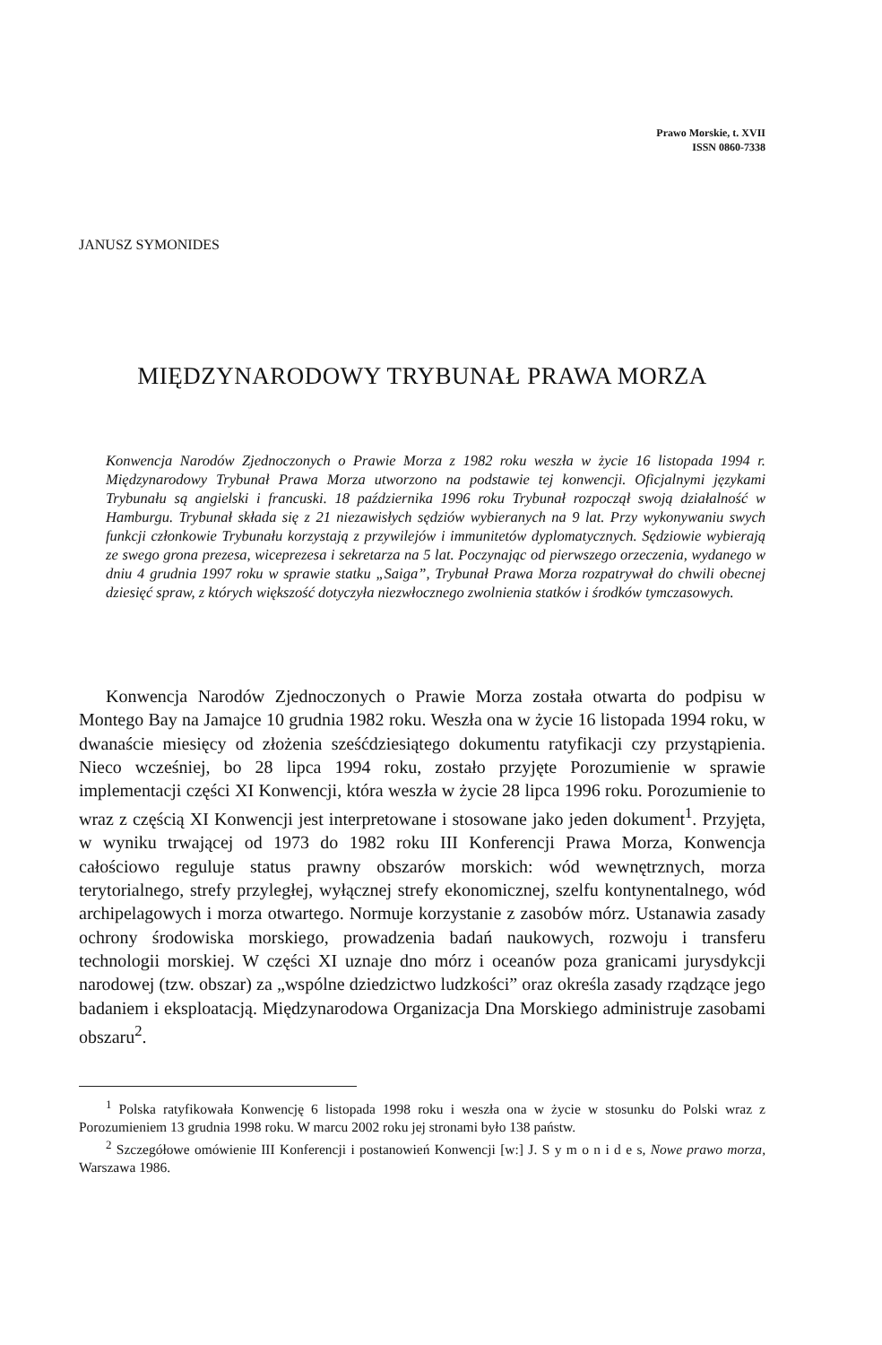Prawo Morskie, t. XVII
ISSN 0860-7338
JANUSZ SYMONIDES
MIĘDZYNARODOWY TRYBUNAŁ PRAWA MORZA
Konwencja Narodów Zjednoczonych o Prawie Morza z 1982 roku weszła w życie 16 listopada 1994 r. Międzynarodowy Trybunał Prawa Morza utworzono na podstawie tej konwencji. Oficjalnymi językami Trybunału są angielski i francuski. 18 października 1996 roku Trybunał rozpoczął swoją działalność w Hamburgu. Trybunał składa się z 21 niezawisłych sędziów wybieranych na 9 lat. Przy wykonywaniu swych funkcji członkowie Trybunału korzystają z przywilejów i immunitetów dyplomatycznych. Sędziowie wybierają ze swego grona prezesa, wiceprezesa i sekretarza na 5 lat. Poczynając od pierwszego orzeczenia, wydanego w dniu 4 grudnia 1997 roku w sprawie statku „Saiga”, Trybunał Prawa Morza rozpatrywał do chwili obecnej dziesięć spraw, z których większość dotyczyła niezwłocznego zwolnienia statków i środków tymczasowych.
Konwencja Narodów Zjednoczonych o Prawie Morza została otwarta do podpisu w Montego Bay na Jamajce 10 grudnia 1982 roku. Weszła ona w życie 16 listopada 1994 roku, w dwanaście miesięcy od złożenia sześćdziesiątego dokumentu ratyfikacji czy przystąpienia. Nieco wcześniej, bo 28 lipca 1994 roku, zostało przyjęte Porozumienie w sprawie implementacji części XI Konwencji, która weszła w życie 28 lipca 1996 roku. Porozumienie to wraz z częścią XI Konwencji jest interpretowane i stosowane jako jeden dokument<sup>1</sup>. Przyjęta, w wyniku trwającej od 1973 do 1982 roku III Konferencji Prawa Morza, Konwencja całościowo reguluje status prawny obszarów morskich: wód wewnętrznych, morza terytorialnego, strefy przyległej, wyłącznej strefy ekonomicznej, szelfu kontynentalnego, wód archipelagowych i morza otwartego. Normuje korzystanie z zasobów mórz. Ustanawia zasady ochrony środowiska morskiego, prowadzenia badań naukowych, rozwoju i transferu technologii morskiej. W części XI uznaje dno mórz i oceanów poza granicami jurysdykcji narodowej (tzw. obszar) za „wspólne dziedzictwo ludzkości” oraz określa zasady rządzące jego badaniem i eksploatacją. Międzynarodowa Organizacja Dna Morskiego administruje zasobami obszaru<sup>2</sup>.
<sup>1</sup> Polska ratyfikowała Konwencję 6 listopada 1998 roku i weszła ona w życie w stosunku do Polski wraz z Porozumieniem 13 grudnia 1998 roku. W marcu 2002 roku jej stronami było 138 państw.
<sup>2</sup> Szczegółowe omówienie III Konferencji i postanowień Konwencji [w:] J. S y m o n i d e s, Nowe prawo morza, Warszawa 1986.